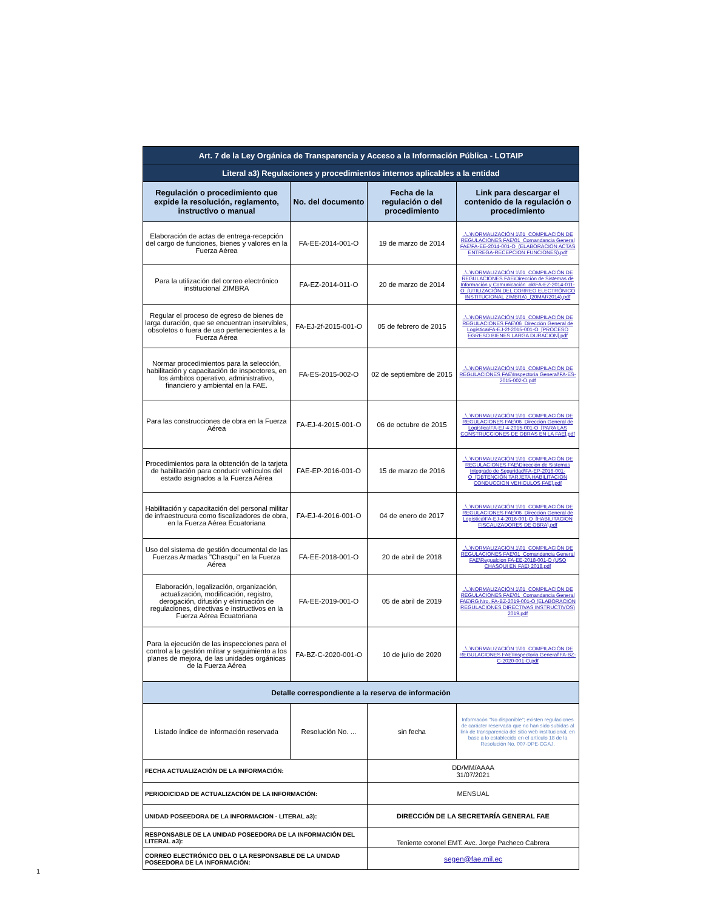| Art. 7 de la Ley Orgánica de Transparencia y Acceso a la Información Pública - LOTAIP | | | |
| Literal a3) Regulaciones y procedimientos internos aplicables a la entidad | | | |
| Regulación o procedimiento que expide la resolución, reglamento, instructivo o manual | No. del documento | Fecha de la regulación o del procedimiento | Link para descargar el contenido de la regulación o procedimiento |
| Elaboración de actas de entrega-recepción del cargo de funciones, bienes y valores en la Fuerza Aérea | FA-EE-2014-001-O | 19 de marzo de 2014 | ..\..\NORMALIZACIÓN 1\01_COMPILACIÓN DE REGULACIONES FAE\01_Comandancia General FAE\FA-EE-2014-001-O_(ELABORACION ACTAS ENTREGA-RECEPCION FUNCIONES).pdf |
| Para la utilización del correo electrónico institucional ZIMBRA | FA-EZ-2014-011-O | 20 de marzo de 2014 | ..\..\NORMALIZACIÓN 1\01_COMPILACIÓN DE REGULACIONES FAE\Dirección de Sistemas de Información y Comunicación_ok\FA-EZ-2014-011-O_(UTILIZACIÓN DEL CORREO ELECTRÓNICO INSTITUCIONAL ZIMBRA)_(20MAR2014).pdf |
| Regular el proceso de egreso de bienes de larga duración, que se encuentran inservibles, obsoletos o fuera de uso pertenecientes a la Fuerza Aérea | FA-EJ-2f-2015-001-O | 05 de febrero de 2015 | ..\..\NORMALIZACIÓN 1\01_COMPILACIÓN DE REGULACIONES FAE\06_Dirección General de Logística\FA-EJ-2f-2015-001-O_[PROCESO EGRESO BIENES LARGA DURACION].pdf |
| Normar procedimientos para la selección, habilitación y capacitación de inspectores, en los ámbitos operativo, administrativo, financiero y ambiental en la FAE. | FA-ES-2015-002-O | 02 de septiembre de 2015 | ..\..\NORMALIZACIÓN 1\01_COMPILACIÓN DE REGULACIONES FAE\Inspectoria General\FA-ES-2015-002-O.pdf |
| Para las construcciones de obra en la Fuerza Aérea | FA-EJ-4-2015-001-O | 06 de octubre de 2015 | ..\..\NORMALIZACIÓN 1\01_COMPILACIÓN DE REGULACIONES FAE\06_Dirección General de Logística\FA-EJ-4-2015-001-O_[PARA LAS CONSTRUCCIONES DE OBRAS EN LA FAE].pdf |
| Procedimientos para la obtención de la tarjeta de habilitación para conducir vehículos del estado asignados a la Fuerza Aérea | FAE-EP-2016-001-O | 15 de marzo de 2016 | ..\..\NORMALIZACIÓN 1\01_COMPILACIÓN DE REGULACIONES FAE\Dirección de Sistemas Integrado de Seguridad\FA-EP-2016-001-O_[OBTENCIÓN TARJETA HABILITACION CONDUCCION VEHICULOS FAE].pdf |
| Habilitación y capacitación del personal militar de infraestrucura como fiscalizadores de obra, en la Fuerza Aérea Ecuatoriana | FA-EJ-4-2016-001-O | 04 de enero de 2017 | ..\..\NORMALIZACIÓN 1\01_COMPILACIÓN DE REGULACIONES FAE\06_Dirección General de Logística\FA-EJ-4-2016-001-O_[HABILITACION FISCALIZADORES DE OBRA].pdf |
| Uso del sistema de gestión documental de las Fuerzas Armadas "Chasqui" en la Fuerza Aérea | FA-EE-2018-001-O | 20 de abril de 2018 | ..\..\NORMALIZACIÓN 1\01_COMPILACIÓN DE REGULACIONES FAE\01_Comandancia General FAE\Regualcion FA-EE-2018-001-O (USO CHASQUI EN FAE) 2018.pdf |
| Elaboración, legalización, organización, actualización, modificación, registro, derogación, difusión y eliminación de regulaciones, directivas e instructivos en la Fuerza Aérea Ecuatoriana | FA-EE-2019-001-O | 05 de abril de 2019 | ..\..\NORMALIZACIÓN 1\01_COMPILACIÓN DE REGULACIONES FAE\01_Comandancia General FAE\RG Nro. FA-BZ-2019-001-O (ELABORACION REGULACIONES DIRECTIVAS INSTRUCTIVOS) 2019.pdf |
| Para la ejecución de las inspecciones para el control a la gestión militar y seguimiento a los planes de mejora, de las unidades orgánicas de la Fuerza Aérea | FA-BZ-C-2020-001-O | 10 de julio de 2020 | ..\..\NORMALIZACIÓN 1\01_COMPILACIÓN DE REGULACIONES FAE\Inspectoria General\FA-BZ-C-2020-001-O.pdf |
| Detalle correspondiente a la reserva de información | | | |
| Listado índice de información reservada | Resolución No. ... | sin fecha | Informacón "No disponible"; existen regulaciones de carácter reservada que no han sido subidas al link de transparencia del sitio web institucional, en base a lo establecido en el artículo 18 de la Resolución No. 007-DPE-CGAJ. |
| FECHA ACTUALIZACIÓN DE LA INFORMACIÓN: | | DD/MM/AAAA 31/07/2021 | |
| PERIODICIDAD DE ACTUALIZACIÓN DE LA INFORMACIÓN: | | MENSUAL | |
| UNIDAD POSEEDORA DE LA INFORMACION - LITERAL a3): | | DIRECCIÓN DE LA SECRETARÍA GENERAL FAE | |
| RESPONSABLE DE LA UNIDAD POSEEDORA DE LA INFORMACIÓN DEL LITERAL a3): | | Teniente coronel EMT. Avc. Jorge Pacheco Cabrera | |
| CORREO ELECTRÓNICO DEL O LA RESPONSABLE DE LA UNIDAD POSEEDORA DE LA INFORMACIÓN: | | segen@fae.mil.ec | |
1